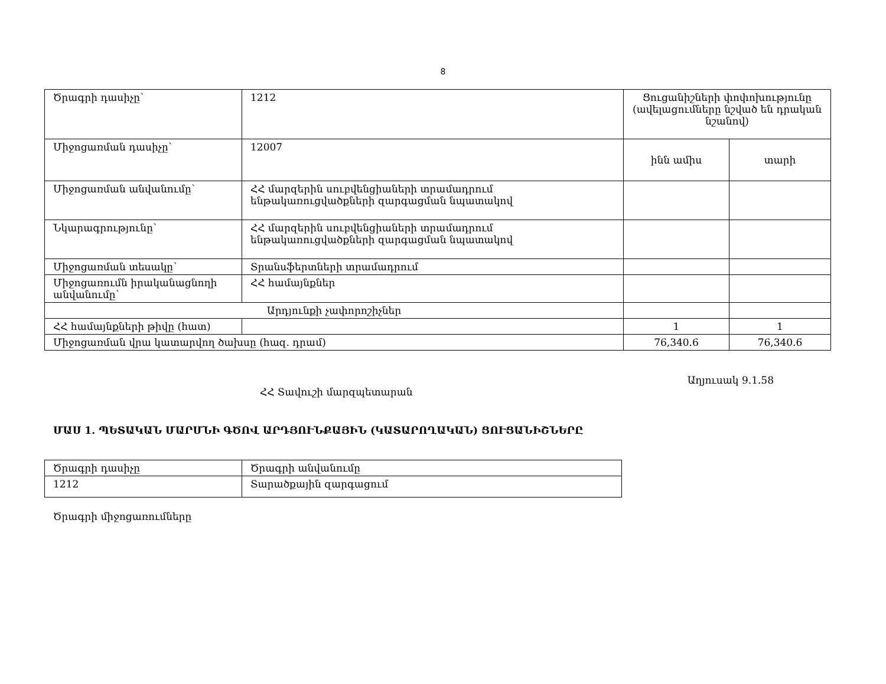8
| Ծրագրի դասիչը՝ | 1212 | Ցուցանիշների փոփոխությունը (ավելացումները նշված են դրական նշանով) | |
| Միջոցառման դասիչը՝ | 12007 | ինն ամիս | տարի |
| Միջոցառման անվանումը՝ | ՀՀ մարզերին սուբվենցիաների տրամադրում ենթակառուցվածքների զարգացման նպատակով | | |
| Նկարագրությունը՝ | ՀՀ մարզերին սուբվենցիաների տրամադրում ենթակառուցվածքների զարգացման նպատակով | | |
| Միջոցառման տեսակը՝ | Տրանսֆերտների տրամադրում | | |
| Միջոցառումն իրականացնողի անվանումը՝ | ՀՀ համայնքներ | | |
| Արդյունքի չափորոշիչներ | | | |
| ՀՀ համայնքների թիվը (հատ) | | 1 | 1 |
| Միջոցառման վրա կատարվող ծախսը (հազ. դրամ) | | 76,340.6 | 76,340.6 |
Աղյուսակ 9.1.58
ՀՀ Տավուշի մարզպետարան
ՄԱՍ 1. ՊԵՏԱԿԱՆ ՄԱՐՄՆԻ ԳԾՈՎ ԱՐԴՅՈՒՆՔԱՅԻՆ (ԿԱՏԱՐՈՂԱԿԱՆ) ՑՈՒՑԱՆԻՇՆԵՐԸ
| Ծրագրի դասիչը | Ծրագրի անվանումը |
| 1212 | Տարածքային զարգացում |
Ծրագրի միջոցառումները